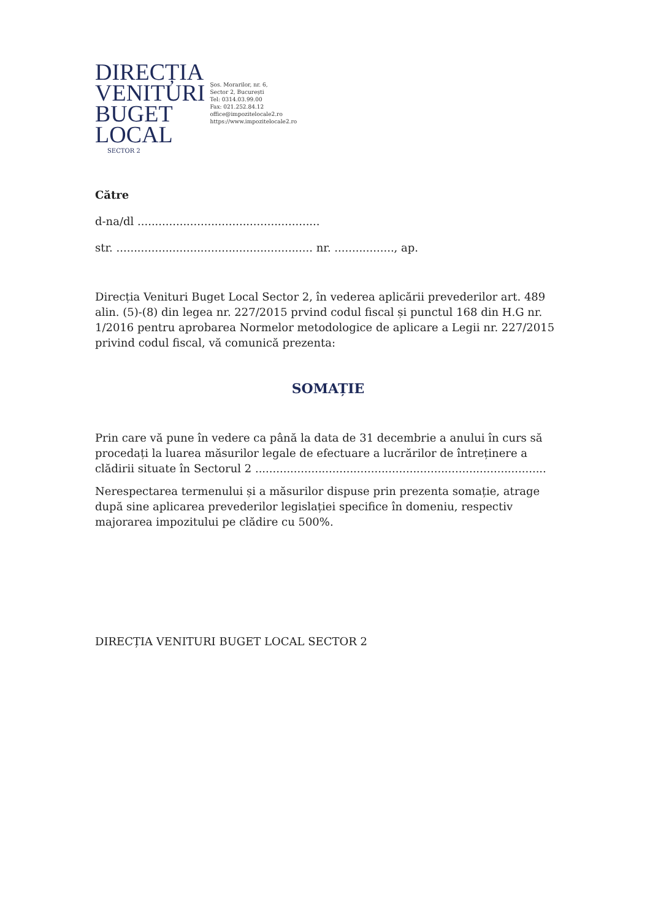DIRECȚIA
VENITURI
BUGET
LOCAL
SECTOR 2
Șos. Morarilor, nr. 6,
Sector 2, București
Tel: 0314.03.99.00
Fax: 021.252.84.12
office@impozitelocale2.ro
https://www.impozitelocale2.ro
Către
d-na/dl ....................................................
str. ........................................................ nr. ................., ap.
Direcția Venituri Buget Local Sector 2, în vederea aplicării prevederilor art. 489 alin. (5)-(8) din legea nr. 227/2015 prvind codul fiscal și punctul 168 din H.G nr. 1/2016 pentru aprobarea Normelor metodologice de aplicare a Legii nr. 227/2015 privind codul fiscal, vă comunică prezenta:
SOMAȚIE
Prin care vă pune în vedere ca până la data de 31 decembrie a anului în curs să procedați la luarea măsurilor legale de efectuare a lucrărilor de întreținere a clădirii situate în Sectorul 2 ...................................................................................
Nerespectarea termenului și a măsurilor dispuse prin prezenta somație, atrage după sine aplicarea prevederilor legislației specifice în domeniu, respectiv majorarea impozitului pe clădire cu 500%.
DIRECȚIA VENITURI BUGET LOCAL SECTOR 2